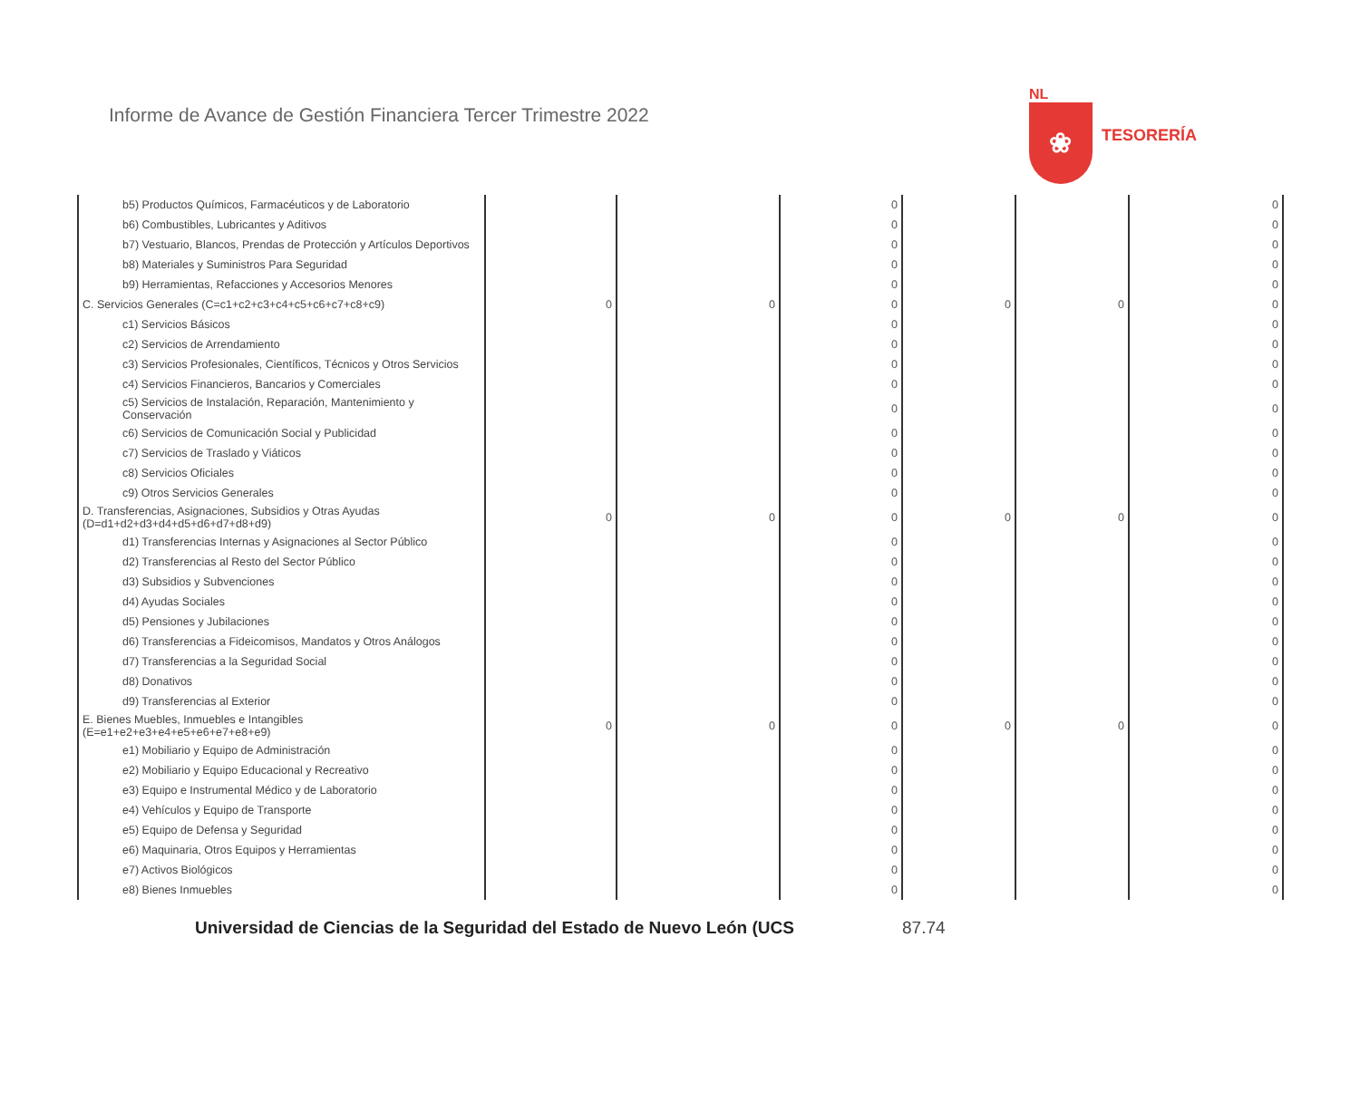Informe de Avance de Gestión Financiera Tercer Trimestre 2022
NL
❀
TESORERÍA
| b5) Productos Químicos, Farmacéuticos y de Laboratorio | | | 0 | | | 0 |
| b6) Combustibles, Lubricantes y Aditivos | | | 0 | | | 0 |
| b7) Vestuario, Blancos, Prendas de Protección y Artículos Deportivos | | | 0 | | | 0 |
| b8) Materiales y Suministros Para Seguridad | | | 0 | | | 0 |
| b9) Herramientas, Refacciones y Accesorios Menores | | | 0 | | | 0 |
| C. Servicios Generales (C=c1+c2+c3+c4+c5+c6+c7+c8+c9) | 0 | 0 | 0 | 0 | 0 | 0 |
| c1) Servicios Básicos | | | 0 | | | 0 |
| c2) Servicios de Arrendamiento | | | 0 | | | 0 |
| c3) Servicios Profesionales, Científicos, Técnicos y Otros Servicios | | | 0 | | | 0 |
| c4) Servicios Financieros, Bancarios y Comerciales | | | 0 | | | 0 |
| c5) Servicios de Instalación, Reparación, Mantenimiento y Conservación | | | 0 | | | 0 |
| c6) Servicios de Comunicación Social y Publicidad | | | 0 | | | 0 |
| c7) Servicios de Traslado y Viáticos | | | 0 | | | 0 |
| c8) Servicios Oficiales | | | 0 | | | 0 |
| c9) Otros Servicios Generales | | | 0 | | | 0 |
| D. Transferencias, Asignaciones, Subsidios y Otras Ayudas (D=d1+d2+d3+d4+d5+d6+d7+d8+d9) | 0 | 0 | 0 | 0 | 0 | 0 |
| d1) Transferencias Internas y Asignaciones al Sector Público | | | 0 | | | 0 |
| d2) Transferencias al Resto del Sector Público | | | 0 | | | 0 |
| d3) Subsidios y Subvenciones | | | 0 | | | 0 |
| d4) Ayudas Sociales | | | 0 | | | 0 |
| d5) Pensiones y Jubilaciones | | | 0 | | | 0 |
| d6) Transferencias a Fideicomisos, Mandatos y Otros Análogos | | | 0 | | | 0 |
| d7) Transferencias a la Seguridad Social | | | 0 | | | 0 |
| d8) Donativos | | | 0 | | | 0 |
| d9) Transferencias al Exterior | | | 0 | | | 0 |
| E. Bienes Muebles, Inmuebles e Intangibles (E=e1+e2+e3+e4+e5+e6+e7+e8+e9) | 0 | 0 | 0 | 0 | 0 | 0 |
| e1) Mobiliario y Equipo de Administración | | | 0 | | | 0 |
| e2) Mobiliario y Equipo Educacional y Recreativo | | | 0 | | | 0 |
| e3) Equipo e Instrumental Médico y de Laboratorio | | | 0 | | | 0 |
| e4) Vehículos y Equipo de Transporte | | | 0 | | | 0 |
| e5) Equipo de Defensa y Seguridad | | | 0 | | | 0 |
| e6) Maquinaria, Otros Equipos y Herramientas | | | 0 | | | 0 |
| e7) Activos Biológicos | | | 0 | | | 0 |
| e8) Bienes Inmuebles | | | 0 | | | 0 |
Universidad de Ciencias de la Seguridad del Estado de Nuevo León (UCS 87.74